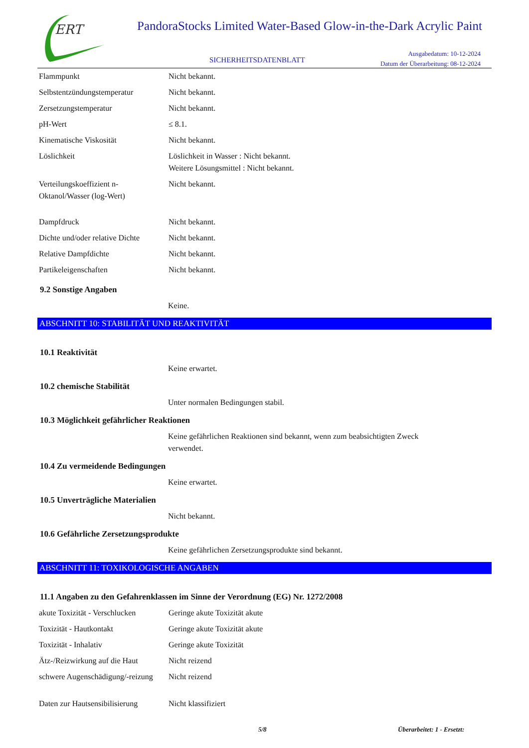ERT
PandoraStocks Limited Water-Based Glow-in-the-Dark Acrylic Paint
SICHERHEITSDATENBLATT
Ausgabedatum: 10-12-2024
Datum der Überarbeitung: 08-12-2024
Flammpunkt Nicht bekannt.
Selbstentzündungstemperatur Nicht bekannt.
Zersetzungstemperatur Nicht bekannt.
pH-Wert ≤ 8.1.
Kinematische Viskosität Nicht bekannt.
Löslichkeit Löslichkeit in Wasser : Nicht bekannt.
Weitere Lösungsmittel : Nicht bekannt.
Verteilungskoeffizient n-Oktanol/Wasser (log-Wert) Nicht bekannt.
Dampfdruck Nicht bekannt.
Dichte und/oder relative Dichte Nicht bekannt.
Relative Dampfdichte Nicht bekannt.
Partikeleigenschaften Nicht bekannt.
9.2 Sonstige Angaben
Keine.
ABSCHNITT 10: STABILITÄT UND REAKTIVITÄT
10.1 Reaktivität
Keine erwartet.
10.2 chemische Stabilität
Unter normalen Bedingungen stabil.
10.3 Möglichkeit gefährlicher Reaktionen
Keine gefährlichen Reaktionen sind bekannt, wenn zum beabsichtigten Zweck
verwendet.
10.4 Zu vermeidende Bedingungen
Keine erwartet.
10.5 Unverträgliche Materialien
Nicht bekannt.
10.6 Gefährliche Zersetzungsprodukte
Keine gefährlichen Zersetzungsprodukte sind bekannt.
ABSCHNITT 11: TOXIKOLOGISCHE ANGABEN
11.1 Angaben zu den Gefahrenklassen im Sinne der Verordnung (EG) Nr. 1272/2008
akute Toxizität - Verschlucken Geringe akute Toxizität akute
Toxizität - Hautkontakt Geringe akute Toxizität akute
Toxizität - Inhalativ Geringe akute Toxizität
Ätz-/Reizwirkung auf die Haut Nicht reizend
schwere Augenschädigung/-reizung Nicht reizend
Daten zur Hautsensibilisierung Nicht klassifiziert
5/8 Überarbeitet: 1 - Ersetzt: